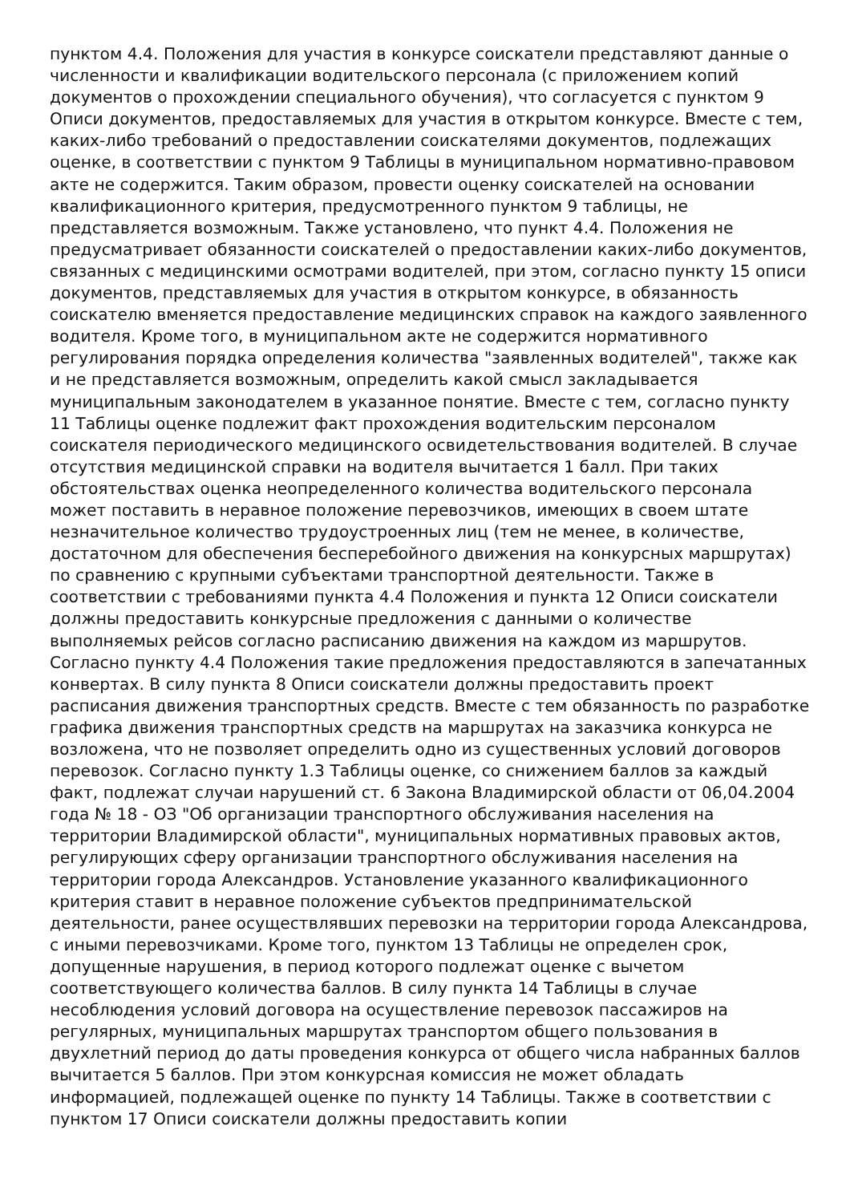пунктом 4.4. Положения для участия в конкурсе соискатели представляют данные о численности и квалификации водительского персонала (с приложением копий документов о прохождении специального обучения), что согласуется с пунктом 9 Описи документов, предоставляемых для участия в открытом конкурсе. Вместе с тем, каких-либо требований о предоставлении соискателями документов, подлежащих оценке, в соответствии с пунктом 9 Таблицы в муниципальном нормативно-правовом акте не содержится. Таким образом, провести оценку соискателей на основании квалификационного критерия, предусмотренного пунктом 9 таблицы, не представляется возможным. Также установлено, что пункт 4.4. Положения не предусматривает обязанности соискателей о предоставлении каких-либо документов, связанных с медицинскими осмотрами водителей, при этом, согласно пункту 15 описи документов, представляемых для участия в открытом конкурсе, в обязанность соискателю вменяется предоставление медицинских справок на каждого заявленного водителя. Кроме того, в муниципальном акте не содержится нормативного регулирования порядка определения количества "заявленных водителей", также как и не представляется возможным, определить какой смысл закладывается муниципальным законодателем в указанное понятие. Вместе с тем, согласно пункту 11 Таблицы оценке подлежит факт прохождения водительским персоналом соискателя периодического медицинского освидетельствования водителей. В случае отсутствия медицинской справки на водителя вычитается 1 балл. При таких обстоятельствах оценка неопределенного количества водительского персонала может поставить в неравное положение перевозчиков, имеющих в своем штате незначительное количество трудоустроенных лиц (тем не менее, в количестве, достаточном для обеспечения бесперебойного движения на конкурсных маршрутах) по сравнению с крупными субъектами транспортной деятельности. Также в соответствии с требованиями пункта 4.4 Положения и пункта 12 Описи соискатели должны предоставить конкурсные предложения с данными о количестве выполняемых рейсов согласно расписанию движения на каждом из маршрутов. Согласно пункту 4.4 Положения такие предложения предоставляются в запечатанных конвертах. В силу пункта 8 Описи соискатели должны предоставить проект расписания движения транспортных средств. Вместе с тем обязанность по разработке графика движения транспортных средств на маршрутах на заказчика конкурса не возложена, что не позволяет определить одно из существенных условий договоров перевозок. Согласно пункту 1.3 Таблицы оценке, со снижением баллов за каждый факт, подлежат случаи нарушений ст. 6 Закона Владимирской области от 06,04.2004 года № 18 - ОЗ "Об организации транспортного обслуживания населения на территории Владимирской области", муниципальных нормативных правовых актов, регулирующих сферу организации транспортного обслуживания населения на территории города Александров. Установление указанного квалификационного критерия ставит в неравное положение субъектов предпринимательской деятельности, ранее осуществлявших перевозки на территории города Александрова, с иными перевозчиками. Кроме того, пунктом 13 Таблицы не определен срок, допущенные нарушения, в период которого подлежат оценке с вычетом соответствующего количества баллов. В силу пункта 14 Таблицы в случае несоблюдения условий договора на осуществление перевозок пассажиров на регулярных, муниципальных маршрутах транспортом общего пользования в двухлетний период до даты проведения конкурса от общего числа набранных баллов вычитается 5 баллов. При этом конкурсная комиссия не может обладать информацией, подлежащей оценке по пункту 14 Таблицы. Также в соответствии с пунктом 17 Описи соискатели должны предоставить копии